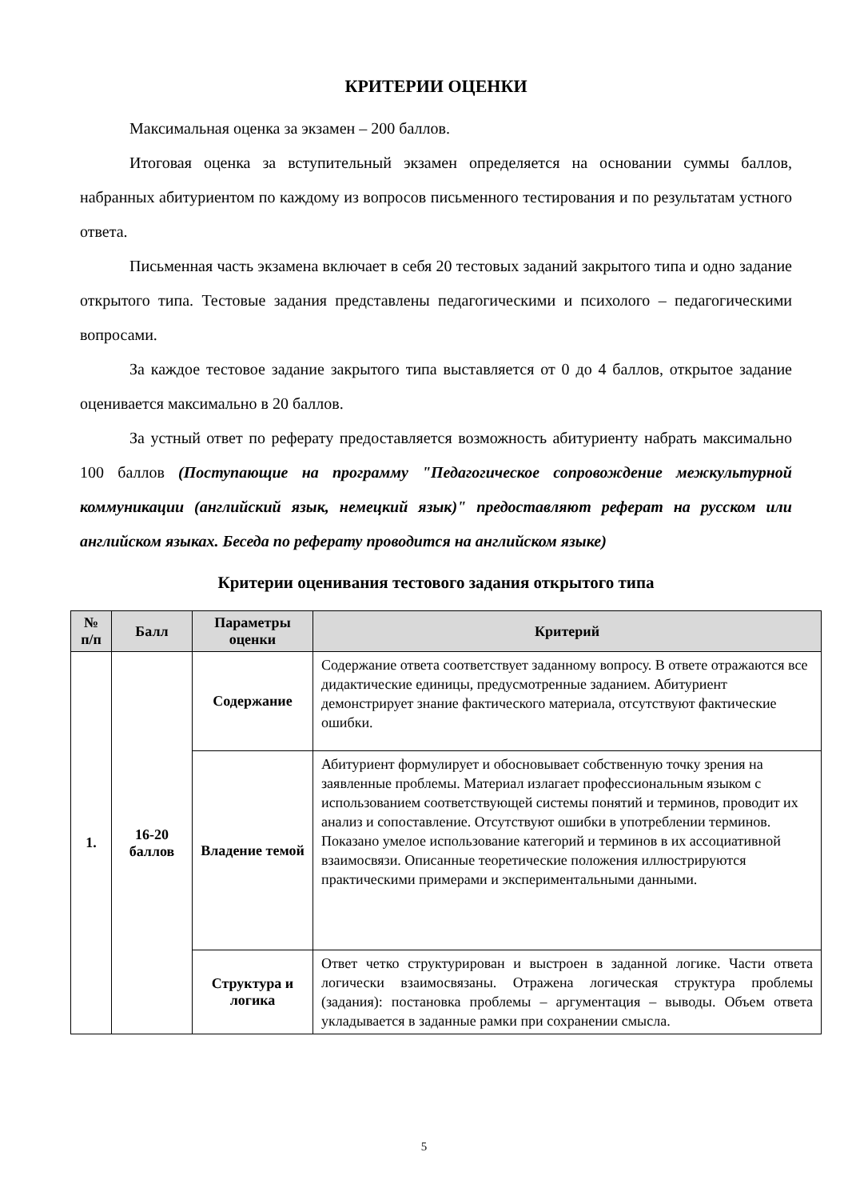КРИТЕРИИ ОЦЕНКИ
Максимальная оценка за экзамен – 200 баллов.
Итоговая оценка за вступительный экзамен определяется на основании суммы баллов, набранных абитуриентом по каждому из вопросов письменного тестирования и по результатам устного ответа.
Письменная часть экзамена включает в себя 20 тестовых заданий закрытого типа и одно задание открытого типа. Тестовые задания представлены педагогическими и психолого – педагогическими вопросами.
За каждое тестовое задание закрытого типа выставляется от 0 до 4 баллов, открытое задание оценивается максимально в 20 баллов.
За устный ответ по реферату предоставляется возможность абитуриенту набрать максимально 100 баллов (Поступающие на программу "Педагогическое сопровождение межкультурной коммуникации (английский язык, немецкий язык)" предоставляют реферат на русском или английском языках. Беседа по реферату проводится на английском языке)
Критерии оценивания тестового задания открытого типа
| № п/п | Балл | Параметры оценки | Критерий |
| --- | --- | --- | --- |
| 1. | 16-20 баллов | Содержание | Содержание ответа соответствует заданному вопросу. В ответе отражаются все дидактические единицы, предусмотренные заданием. Абитуриент демонстрирует знание фактического материала, отсутствуют фактические ошибки. |
| | | Владение темой | Абитуриент формулирует и обосновывает собственную точку зрения на заявленные проблемы. Материал излагает профессиональным языком с использованием соответствующей системы понятий и терминов, проводит их анализ и сопоставление. Отсутствуют ошибки в употреблении терминов. Показано умелое использование категорий и терминов в их ассоциативной взаимосвязи. Описанные теоретические положения иллюстрируются практическими примерами и экспериментальными данными. |
| | | Структура и логика | Ответ четко структурирован и выстроен в заданной логике. Части ответа логически взаимосвязаны. Отражена логическая структура проблемы (задания): постановка проблемы – аргументация – выводы. Объем ответа укладывается в заданные рамки при сохранении смысла. |
5